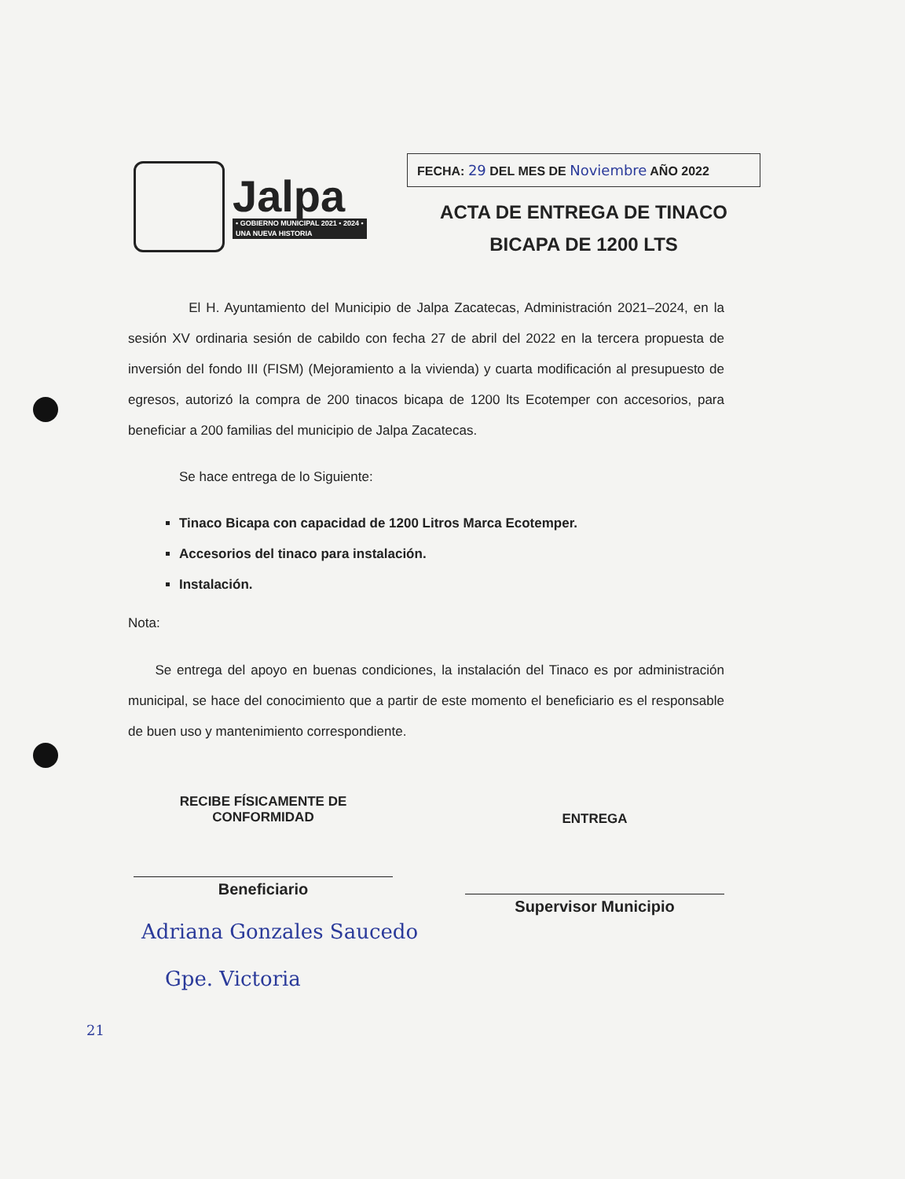Jalpa
• GOBIERNO MUNICIPAL 2021 • 2024 •
UNA NUEVA HISTORIA
FECHA: 29 DEL MES DE Noviembre AÑO 2022
ACTA DE ENTREGA DE TINACO
BICAPA DE 1200 LTS
El H. Ayuntamiento del Municipio de Jalpa Zacatecas, Administración 2021–2024, en la sesión XV ordinaria sesión de cabildo con fecha 27 de abril del 2022 en la tercera propuesta de inversión del fondo III (FISM) (Mejoramiento a la vivienda) y cuarta modificación al presupuesto de egresos, autorizó la compra de 200 tinacos bicapa de 1200 lts Ecotemper con accesorios, para beneficiar a 200 familias del municipio de Jalpa Zacatecas.
Se hace entrega de lo Siguiente:
Tinaco Bicapa con capacidad de 1200 Litros Marca Ecotemper.
Accesorios del tinaco para instalación.
Instalación.
Nota:
Se entrega del apoyo en buenas condiciones, la instalación del Tinaco es por administración municipal, se hace del conocimiento que a partir de este momento el beneficiario es el responsable de buen uso y mantenimiento correspondiente.
RECIBE FÍSICAMENTE DE
CONFORMIDAD
Beneficiario
ENTREGA
Supervisor Municipio
Adriana Gonzales Saucedo
Gpe. Victoria
21